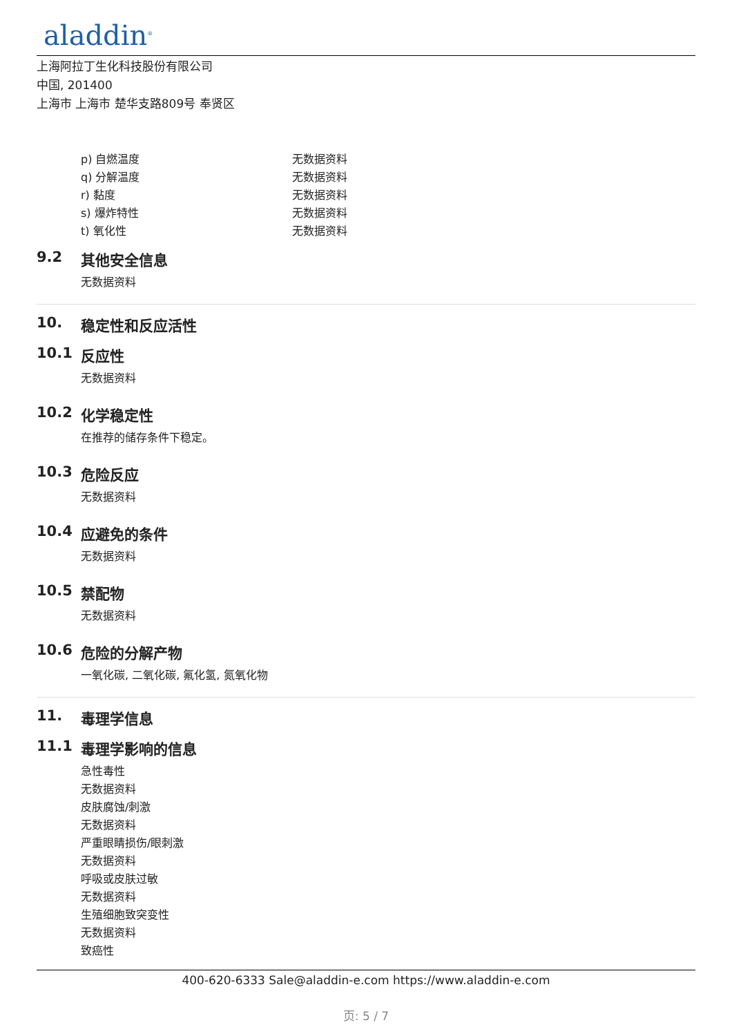aladdin<sup>®</sup>
上海阿拉丁生化科技股份有限公司
中国, 201400
上海市 上海市 楚华支路809号 奉贤区
| p) 自燃温度 | 无数据资料 |
| q) 分解温度 | 无数据资料 |
| r) 黏度 | 无数据资料 |
| s) 爆炸特性 | 无数据资料 |
| t) 氧化性 | 无数据资料 |
9.2 其他安全信息
无数据资料
10. 稳定性和反应活性
10.1 反应性
无数据资料
10.2 化学稳定性
在推荐的储存条件下稳定。
10.3 危险反应
无数据资料
10.4 应避免的条件
无数据资料
10.5 禁配物
无数据资料
10.6 危险的分解产物
一氧化碳, 二氧化碳, 氟化氢, 氮氧化物
11. 毒理学信息
11.1 毒理学影响的信息
急性毒性
无数据资料
皮肤腐蚀/刺激
无数据资料
严重眼睛损伤/眼刺激
无数据资料
呼吸或皮肤过敏
无数据资料
生殖细胞致突变性
无数据资料
致癌性
400-620-6333 Sale@aladdin-e.com https://www.aladdin-e.com
页: 5 / 7